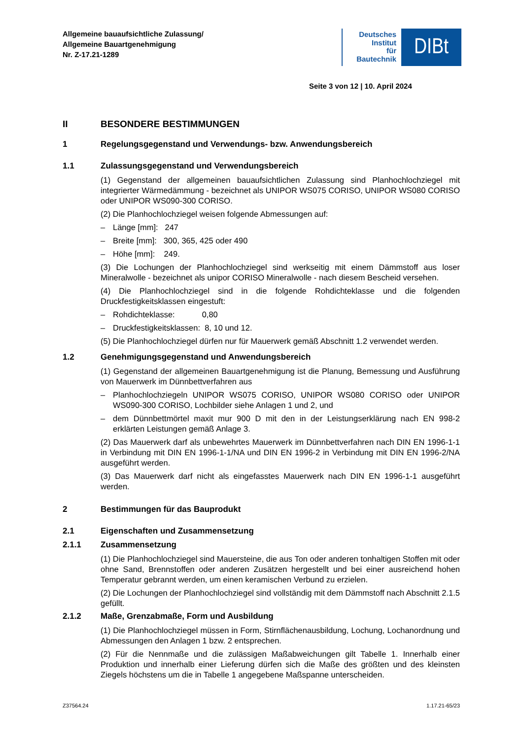Allgemeine bauaufsichtliche Zulassung/
Allgemeine Bauartgenehmigung
Nr. Z-17.21-1289
Deutsches
Institut
für
Bautechnik
DIBt
Seite 3 von 12 | 10. April 2024
II BESONDERE BESTIMMUNGEN
1 Regelungsgegenstand und Verwendungs- bzw. Anwendungsbereich
1.1 Zulassungsgegenstand und Verwendungsbereich
(1) Gegenstand der allgemeinen bauaufsichtlichen Zulassung sind Planhochlochziegel mit integrierter Wärmedämmung - bezeichnet als UNIPOR WS075 CORISO, UNIPOR WS080 CORISO oder UNIPOR WS090-300 CORISO.
(2) Die Planhochlochziegel weisen folgende Abmessungen auf:
– Länge [mm]: 247
– Breite [mm]: 300, 365, 425 oder 490
– Höhe [mm]: 249.
(3) Die Lochungen der Planhochlochziegel sind werkseitig mit einem Dämmstoff aus loser Mineralwolle - bezeichnet als unipor CORISO Mineralwolle - nach diesem Bescheid versehen.
(4) Die Planhochlochziegel sind in die folgende Rohdichteklasse und die folgenden Druckfestigkeitsklassen eingestuft:
– Rohdichteklasse: 0,80
– Druckfestigkeitsklassen: 8, 10 und 12.
(5) Die Planhochlochziegel dürfen nur für Mauerwerk gemäß Abschnitt 1.2 verwendet werden.
1.2 Genehmigungsgegenstand und Anwendungsbereich
(1) Gegenstand der allgemeinen Bauartgenehmigung ist die Planung, Bemessung und Ausführung von Mauerwerk im Dünnbettverfahren aus
– Planhochlochziegeln UNIPOR WS075 CORISO, UNIPOR WS080 CORISO oder UNIPOR WS090-300 CORISO, Lochbilder siehe Anlagen 1 und 2, und
– dem Dünnbettmörtel maxit mur 900 D mit den in der Leistungserklärung nach EN 998-2 erklärten Leistungen gemäß Anlage 3.
(2) Das Mauerwerk darf als unbewehrtes Mauerwerk im Dünnbettverfahren nach DIN EN 1996-1-1 in Verbindung mit DIN EN 1996-1-1/NA und DIN EN 1996-2 in Verbindung mit DIN EN 1996-2/NA ausgeführt werden.
(3) Das Mauerwerk darf nicht als eingefasstes Mauerwerk nach DIN EN 1996-1-1 ausgeführt werden.
2 Bestimmungen für das Bauprodukt
2.1 Eigenschaften und Zusammensetzung
2.1.1 Zusammensetzung
(1) Die Planhochlochziegel sind Mauersteine, die aus Ton oder anderen tonhaltigen Stoffen mit oder ohne Sand, Brennstoffen oder anderen Zusätzen hergestellt und bei einer ausreichend hohen Temperatur gebrannt werden, um einen keramischen Verbund zu erzielen.
(2) Die Lochungen der Planhochlochziegel sind vollständig mit dem Dämmstoff nach Abschnitt 2.1.5 gefüllt.
2.1.2 Maße, Grenzabmaße, Form und Ausbildung
(1) Die Planhochlochziegel müssen in Form, Stirnflächenausbildung, Lochung, Lochanordnung und Abmessungen den Anlagen 1 bzw. 2 entsprechen.
(2) Für die Nennmaße und die zulässigen Maßabweichungen gilt Tabelle 1. Innerhalb einer Produktion und innerhalb einer Lieferung dürfen sich die Maße des größten und des kleinsten Ziegels höchstens um die in Tabelle 1 angegebene Maßspanne unterscheiden.
Z37564.24 1.17.21-65/23